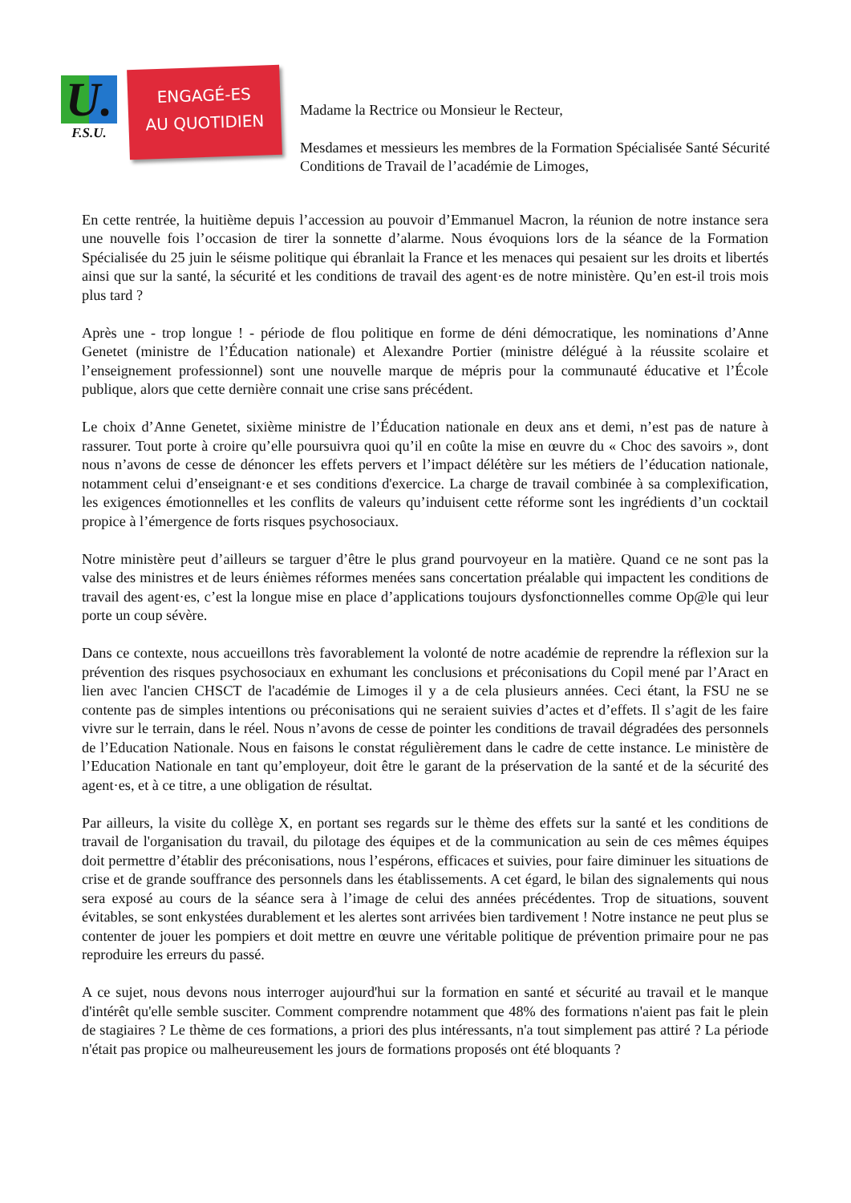U.
F.S.U.
ENGAGÉ-ES
AU QUOTIDIEN
Madame la Rectrice ou Monsieur le Recteur,
Mesdames et messieurs les membres de la Formation Spécialisée Santé Sécurité Conditions de Travail de l’académie de Limoges,
En cette rentrée, la huitième depuis l’accession au pouvoir d’Emmanuel Macron, la réunion de notre instance sera une nouvelle fois l’occasion de tirer la sonnette d’alarme. Nous évoquions lors de la séance de la Formation Spécialisée du 25 juin le séisme politique qui ébranlait la France et les menaces qui pesaient sur les droits et libertés ainsi que sur la santé, la sécurité et les conditions de travail des agent·es de notre ministère. Qu’en est-il trois mois plus tard ?
Après une - trop longue ! - période de flou politique en forme de déni démocratique, les nominations d’Anne Genetet (ministre de l’Éducation nationale) et Alexandre Portier (ministre délégué à la réussite scolaire et l’enseignement professionnel) sont une nouvelle marque de mépris pour la communauté éducative et l’École publique, alors que cette dernière connait une crise sans précédent.
Le choix d’Anne Genetet, sixième ministre de l’Éducation nationale en deux ans et demi, n’est pas de nature à rassurer. Tout porte à croire qu’elle poursuivra quoi qu’il en coûte la mise en œuvre du « Choc des savoirs », dont nous n’avons de cesse de dénoncer les effets pervers et l’impact délétère sur les métiers de l’éducation nationale, notamment celui d’enseignant·e et ses conditions d'exercice. La charge de travail combinée à sa complexification, les exigences émotionnelles et les conflits de valeurs qu’induisent cette réforme sont les ingrédients d’un cocktail propice à l’émergence de forts risques psychosociaux.
Notre ministère peut d’ailleurs se targuer d’être le plus grand pourvoyeur en la matière. Quand ce ne sont pas la valse des ministres et de leurs énièmes réformes menées sans concertation préalable qui impactent les conditions de travail des agent·es, c’est la longue mise en place d’applications toujours dysfonctionnelles comme Op@le qui leur porte un coup sévère.
Dans ce contexte, nous accueillons très favorablement la volonté de notre académie de reprendre la réflexion sur la prévention des risques psychosociaux en exhumant les conclusions et préconisations du Copil mené par l’Aract en lien avec l'ancien CHSCT de l'académie de Limoges il y a de cela plusieurs années. Ceci étant, la FSU ne se contente pas de simples intentions ou préconisations qui ne seraient suivies d’actes et d’effets. Il s’agit de les faire vivre sur le terrain, dans le réel. Nous n’avons de cesse de pointer les conditions de travail dégradées des personnels de l’Education Nationale. Nous en faisons le constat régulièrement dans le cadre de cette instance. Le ministère de l’Education Nationale en tant qu’employeur, doit être le garant de la préservation de la santé et de la sécurité des agent·es, et à ce titre, a une obligation de résultat.
Par ailleurs, la visite du collège X, en portant ses regards sur le thème des effets sur la santé et les conditions de travail de l'organisation du travail, du pilotage des équipes et de la communication au sein de ces mêmes équipes doit permettre d’établir des préconisations, nous l’espérons, efficaces et suivies, pour faire diminuer les situations de crise et de grande souffrance des personnels dans les établissements. A cet égard, le bilan des signalements qui nous sera exposé au cours de la séance sera à l’image de celui des années précédentes. Trop de situations, souvent évitables, se sont enkystées durablement et les alertes sont arrivées bien tardivement ! Notre instance ne peut plus se contenter de jouer les pompiers et doit mettre en œuvre une véritable politique de prévention primaire pour ne pas reproduire les erreurs du passé.
A ce sujet, nous devons nous interroger aujourd'hui sur la formation en santé et sécurité au travail et le manque d'intérêt qu'elle semble susciter. Comment comprendre notamment que 48% des formations n'aient pas fait le plein de stagiaires ? Le thème de ces formations, a priori des plus intéressants, n'a tout simplement pas attiré ? La période n'était pas propice ou malheureusement les jours de formations proposés ont été bloquants ?